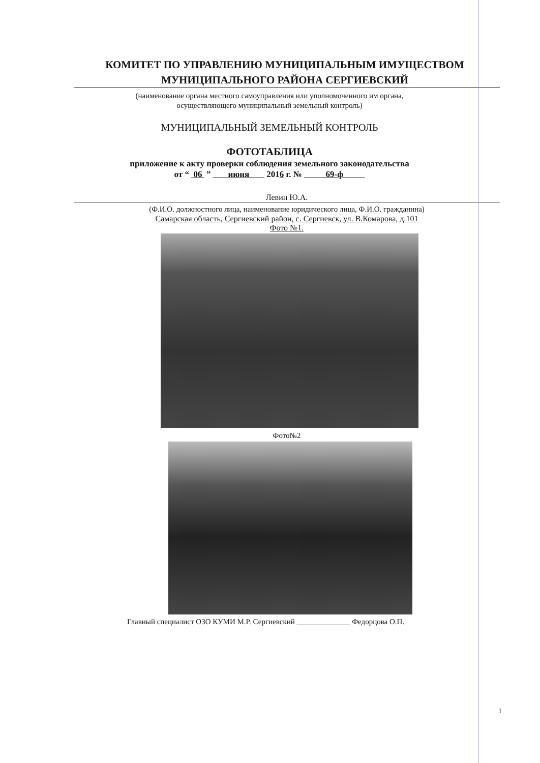КОМИТЕТ ПО УПРАВЛЕНИЮ МУНИЦИПАЛЬНЫМ ИМУЩЕСТВОМ
МУНИЦИПАЛЬНОГО РАЙОНА СЕРГИЕВСКИЙ
(наименование органа местного самоуправления или уполномоченного им органа,
осуществляющего муниципальный земельный контроль)
МУНИЦИПАЛЬНЫЙ ЗЕМЕЛЬНЫЙ КОНТРОЛЬ
ФОТОТАБЛИЦА
приложение к акту проверки соблюдения земельного законодательства
от “ 06 ” июня 2016 г. № 69-ф
Левин Ю.А.
(Ф.И.О. должностного лица, наименование юридического лица, Ф.И.О. гражданина)
Самарская область, Сергиевский район, с. Сергиевск, ул. В.Комарова, д.101
Фото №1.
Фото№2
Главный специалист ОЗО КУМИ М.Р. Сергиевский ______________ Федорцова О.П.
1